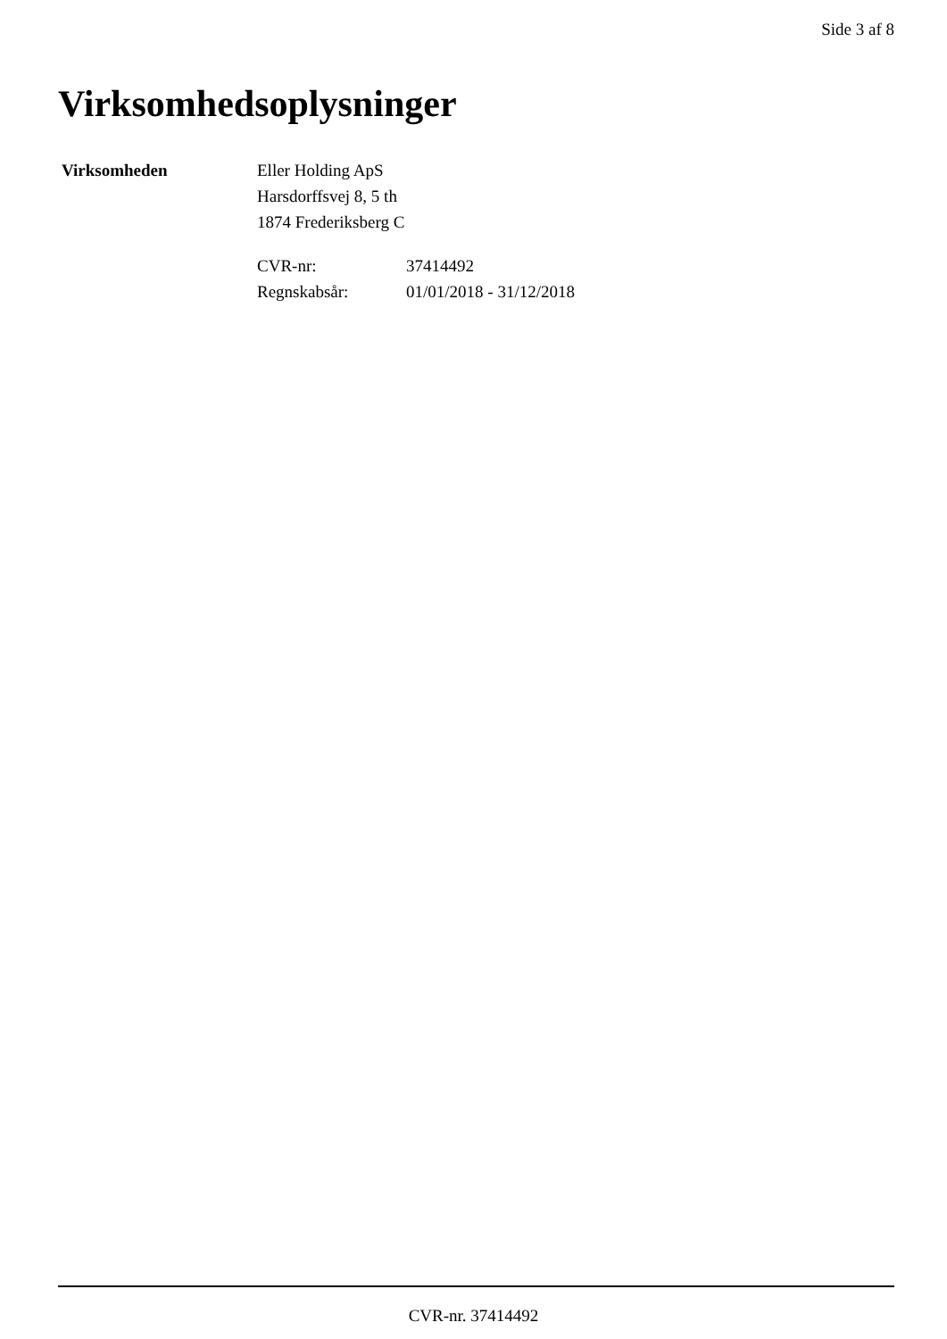Side 3 af 8
Virksomhedsoplysninger
Virksomheden Eller Holding ApS
Harsdorffsvej 8, 5 th
1874 Frederiksberg C
CVR-nr: 37414492
Regnskabsår: 01/01/2018 - 31/12/2018
CVR-nr. 37414492